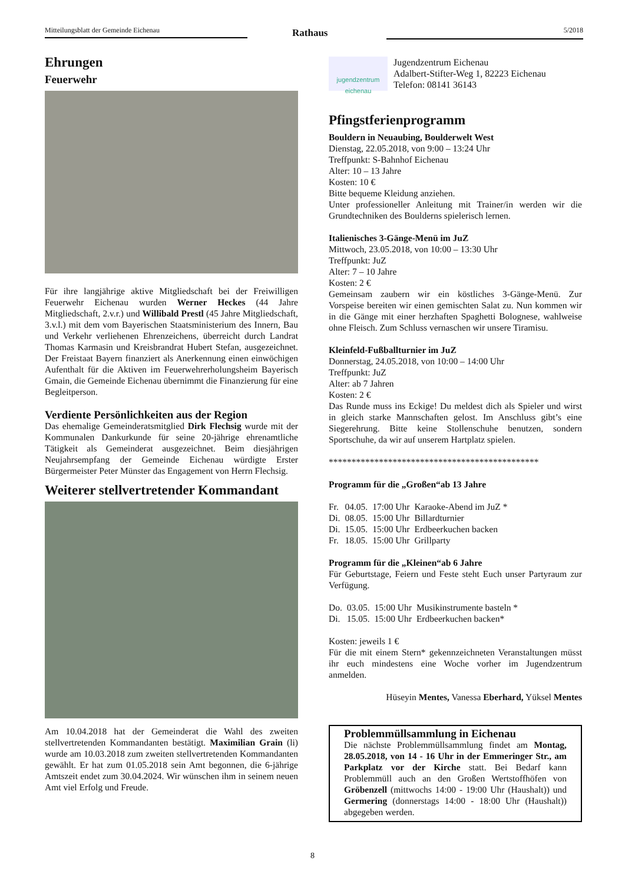Mitteilungsblatt der Gemeinde Eichenau Rathaus 5/2018
Ehrungen
Feuerwehr
Für ihre langjährige aktive Mitgliedschaft bei der Freiwilligen Feuerwehr Eichenau wurden Werner Heckes (44 Jahre Mitgliedschaft, 2.v.r.) und Willibald Prestl (45 Jahre Mitgliedschaft, 3.v.l.) mit dem vom Bayerischen Staatsministerium des Innern, Bau und Verkehr verliehenen Ehrenzeichens, überreicht durch Landrat Thomas Karmasin und Kreisbrandrat Hubert Stefan, ausgezeichnet. Der Freistaat Bayern finanziert als Anerkennung einen einwöchigen Aufenthalt für die Aktiven im Feuerwehrerholungsheim Bayerisch Gmain, die Gemeinde Eichenau übernimmt die Finanzierung für eine Begleitperson.
Verdiente Persönlichkeiten aus der Region
Das ehemalige Gemeinderatsmitglied Dirk Flechsig wurde mit der Kommunalen Dankurkunde für seine 20-jährige ehrenamtliche Tätigkeit als Gemeinderat ausgezeichnet. Beim diesjährigen Neujahrsempfang der Gemeinde Eichenau würdigte Erster Bürgermeister Peter Münster das Engagement von Herrn Flechsig.
Weiterer stellvertretender Kommandant
Am 10.04.2018 hat der Gemeinderat die Wahl des zweiten stellvertretenden Kommandanten bestätigt. Maximilian Grain (li) wurde am 10.03.2018 zum zweiten stellvertretenden Kommandanten gewählt. Er hat zum 01.05.2018 sein Amt begonnen, die 6-jährige Amtszeit endet zum 30.04.2024. Wir wünschen ihm in seinem neuen Amt viel Erfolg und Freude.
jugendzentrum eichenau
Jugendzentrum Eichenau
Adalbert-Stifter-Weg 1, 82223 Eichenau
Telefon: 08141 36143
Pfingstferienprogramm
Bouldern in Neuaubing, Boulderwelt West
Dienstag, 22.05.2018, von 9:00 – 13:24 Uhr
Treffpunkt: S-Bahnhof Eichenau
Alter: 10 – 13 Jahre
Kosten: 10 €
Bitte bequeme Kleidung anziehen.
Unter professioneller Anleitung mit Trainer/in werden wir die Grundtechniken des Boulderns spielerisch lernen.
Italienisches 3-Gänge-Menü im JuZ
Mittwoch, 23.05.2018, von 10:00 – 13:30 Uhr
Treffpunkt: JuZ
Alter: 7 – 10 Jahre
Kosten: 2 €
Gemeinsam zaubern wir ein köstliches 3-Gänge-Menü. Zur Vorspeise bereiten wir einen gemischten Salat zu. Nun kommen wir in die Gänge mit einer herzhaften Spaghetti Bolognese, wahlweise ohne Fleisch. Zum Schluss vernaschen wir unsere Tiramisu.
Kleinfeld-Fußballturnier im JuZ
Donnerstag, 24.05.2018, von 10:00 – 14:00 Uhr
Treffpunkt: JuZ
Alter: ab 7 Jahren
Kosten: 2 €
Das Runde muss ins Eckige! Du meldest dich als Spieler und wirst in gleich starke Mannschaften gelost. Im Anschluss gibt’s eine Siegerehrung. Bitte keine Stollenschuhe benutzen, sondern Sportschuhe, da wir auf unserem Hartplatz spielen.
**********************************************
Programm für die „Großen“ab 13 Jahre
| Fr. | 04.05. | 17:00 Uhr | Karaoke-Abend im JuZ * |
| Di. | 08.05. | 15:00 Uhr | Billardturnier |
| Di. | 15.05. | 15:00 Uhr | Erdbeerkuchen backen |
| Fr. | 18.05. | 15:00 Uhr | Grillparty |
Programm für die „Kleinen“ab 6 Jahre
Für Geburtstage, Feiern und Feste steht Euch unser Partyraum zur Verfügung.
| Do. | 03.05. | 15:00 Uhr | Musikinstrumente basteln * |
| Di. | 15.05. | 15:00 Uhr | Erdbeerkuchen backen* |
Kosten: jeweils 1 €
Für die mit einem Stern* gekennzeichneten Veranstaltungen müsst ihr euch mindestens eine Woche vorher im Jugendzentrum anmelden.
Hüseyin Mentes, Vanessa Eberhard, Yüksel Mentes
Problemmüllsammlung in Eichenau
Die nächste Problemmüllsammlung findet am Montag, 28.05.2018, von 14 - 16 Uhr in der Emmeringer Str., am Parkplatz vor der Kirche statt. Bei Bedarf kann Problemmüll auch an den Großen Wertstoffhöfen von Gröbenzell (mittwochs 14:00 - 19:00 Uhr (Haushalt)) und Germering (donnerstags 14:00 - 18:00 Uhr (Haushalt)) abgegeben werden.
8